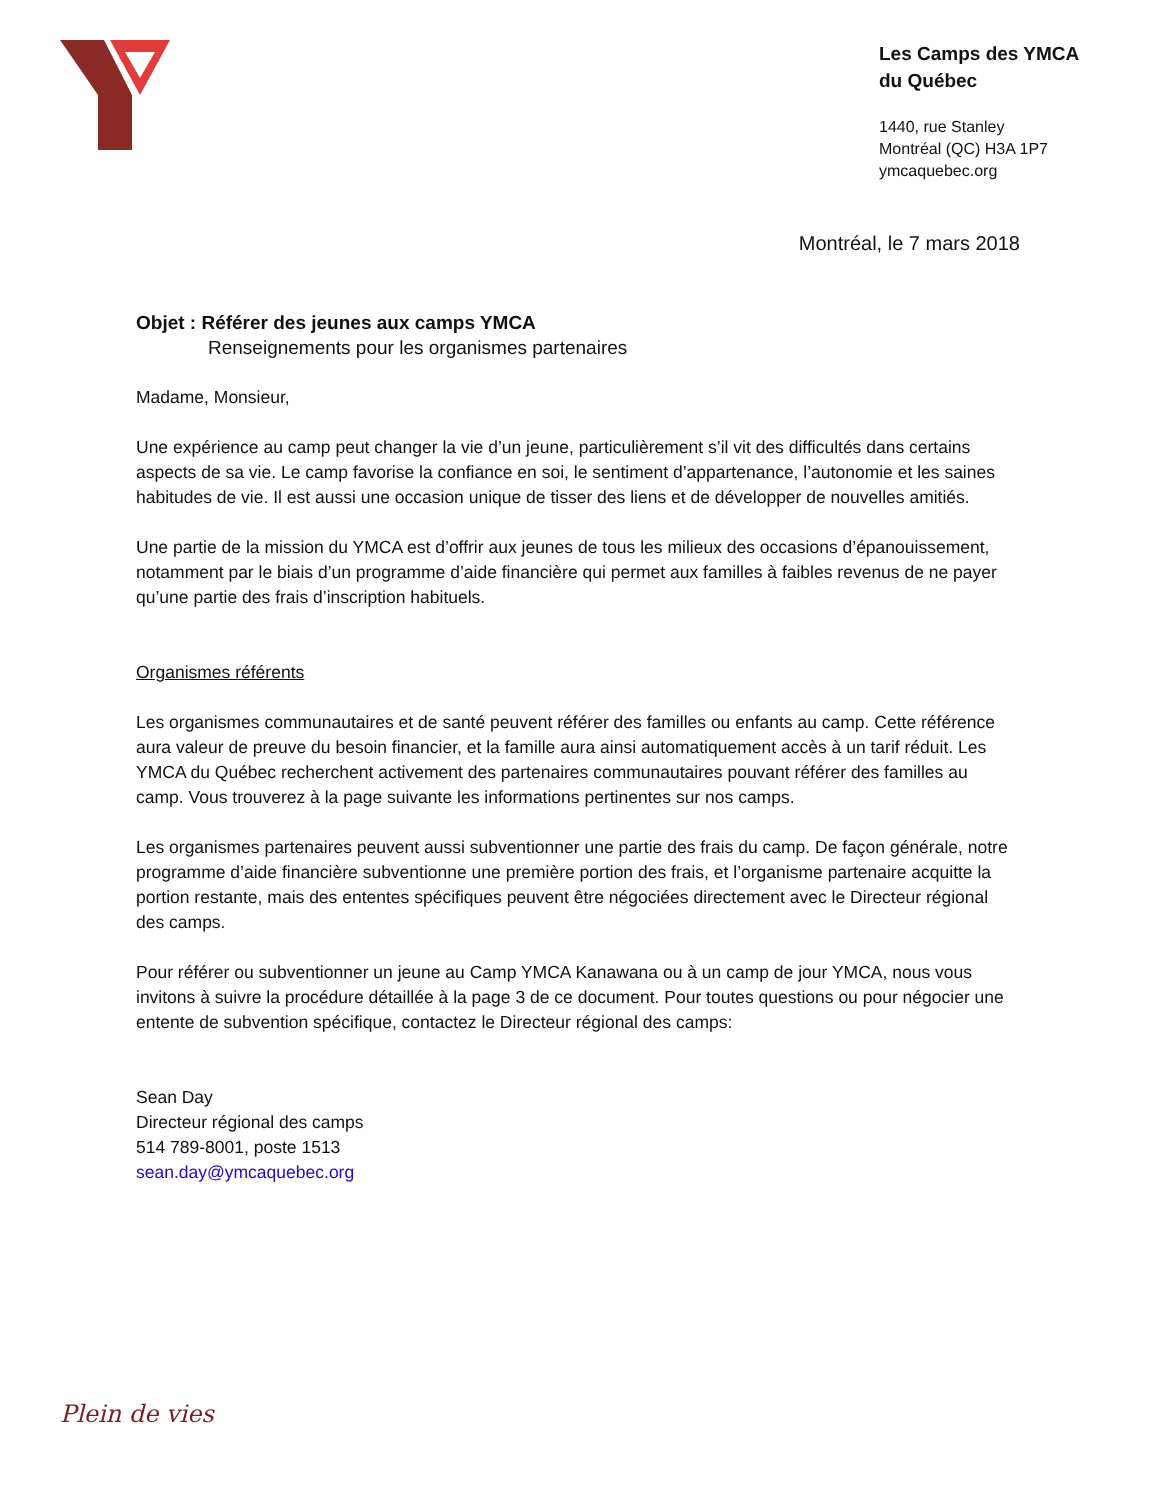Les Camps des YMCA du Québec
1440, rue Stanley
Montréal (QC) H3A 1P7
ymcaquebec.org
Montréal, le 7 mars 2018
Objet : Référer des jeunes aux camps YMCA
Renseignements pour les organismes partenaires
Madame, Monsieur,
Une expérience au camp peut changer la vie d’un jeune, particulièrement s’il vit des difficultés dans certains aspects de sa vie. Le camp favorise la confiance en soi, le sentiment d’appartenance, l’autonomie et les saines habitudes de vie. Il est aussi une occasion unique de tisser des liens et de développer de nouvelles amitiés.
Une partie de la mission du YMCA est d’offrir aux jeunes de tous les milieux des occasions d’épanouissement, notamment par le biais d’un programme d’aide financière qui permet aux familles à faibles revenus de ne payer qu’une partie des frais d’inscription habituels.
Organismes référents
Les organismes communautaires et de santé peuvent référer des familles ou enfants au camp. Cette référence aura valeur de preuve du besoin financier, et la famille aura ainsi automatiquement accès à un tarif réduit. Les YMCA du Québec recherchent activement des partenaires communautaires pouvant référer des familles au camp. Vous trouverez à la page suivante les informations pertinentes sur nos camps.
Les organismes partenaires peuvent aussi subventionner une partie des frais du camp. De façon générale, notre programme d’aide financière subventionne une première portion des frais, et l’organisme partenaire acquitte la portion restante, mais des ententes spécifiques peuvent être négociées directement avec le Directeur régional des camps.
Pour référer ou subventionner un jeune au Camp YMCA Kanawana ou à un camp de jour YMCA, nous vous invitons à suivre la procédure détaillée à la page 3 de ce document. Pour toutes questions ou pour négocier une entente de subvention spécifique, contactez le Directeur régional des camps:
Sean Day
Directeur régional des camps
514 789-8001, poste 1513
sean.day@ymcaquebec.org
Plein de vies